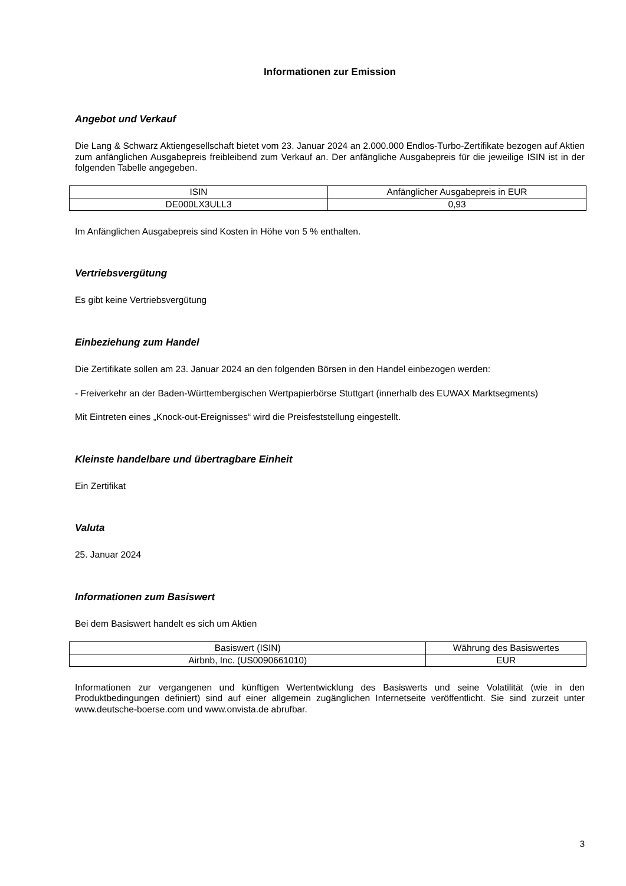Informationen zur Emission
Angebot und Verkauf
Die Lang & Schwarz Aktiengesellschaft bietet vom 23. Januar 2024 an 2.000.000 Endlos-Turbo-Zertifikate bezogen auf Aktien zum anfänglichen Ausgabepreis freibleibend zum Verkauf an. Der anfängliche Ausgabepreis für die jeweilige ISIN ist in der folgenden Tabelle angegeben.
| ISIN | Anfänglicher Ausgabepreis in EUR |
| DE000LX3ULL3 | 0,93 |
Im Anfänglichen Ausgabepreis sind Kosten in Höhe von 5 % enthalten.
Vertriebsvergütung
Es gibt keine Vertriebsvergütung
Einbeziehung zum Handel
Die Zertifikate sollen am 23. Januar 2024 an den folgenden Börsen in den Handel einbezogen werden:
- Freiverkehr an der Baden-Württembergischen Wertpapierbörse Stuttgart (innerhalb des EUWAX Marktsegments)
Mit Eintreten eines „Knock-out-Ereignisses“ wird die Preisfeststellung eingestellt.
Kleinste handelbare und übertragbare Einheit
Ein Zertifikat
Valuta
25. Januar 2024
Informationen zum Basiswert
Bei dem Basiswert handelt es sich um Aktien
| Basiswert (ISIN) | Währung des Basiswertes |
| Airbnb, Inc. (US0090661010) | EUR |
Informationen zur vergangenen und künftigen Wertentwicklung des Basiswerts und seine Volatilität (wie in den Produktbedingungen definiert) sind auf einer allgemein zugänglichen Internetseite veröffentlicht. Sie sind zurzeit unter www.deutsche-boerse.com und www.onvista.de abrufbar.
3